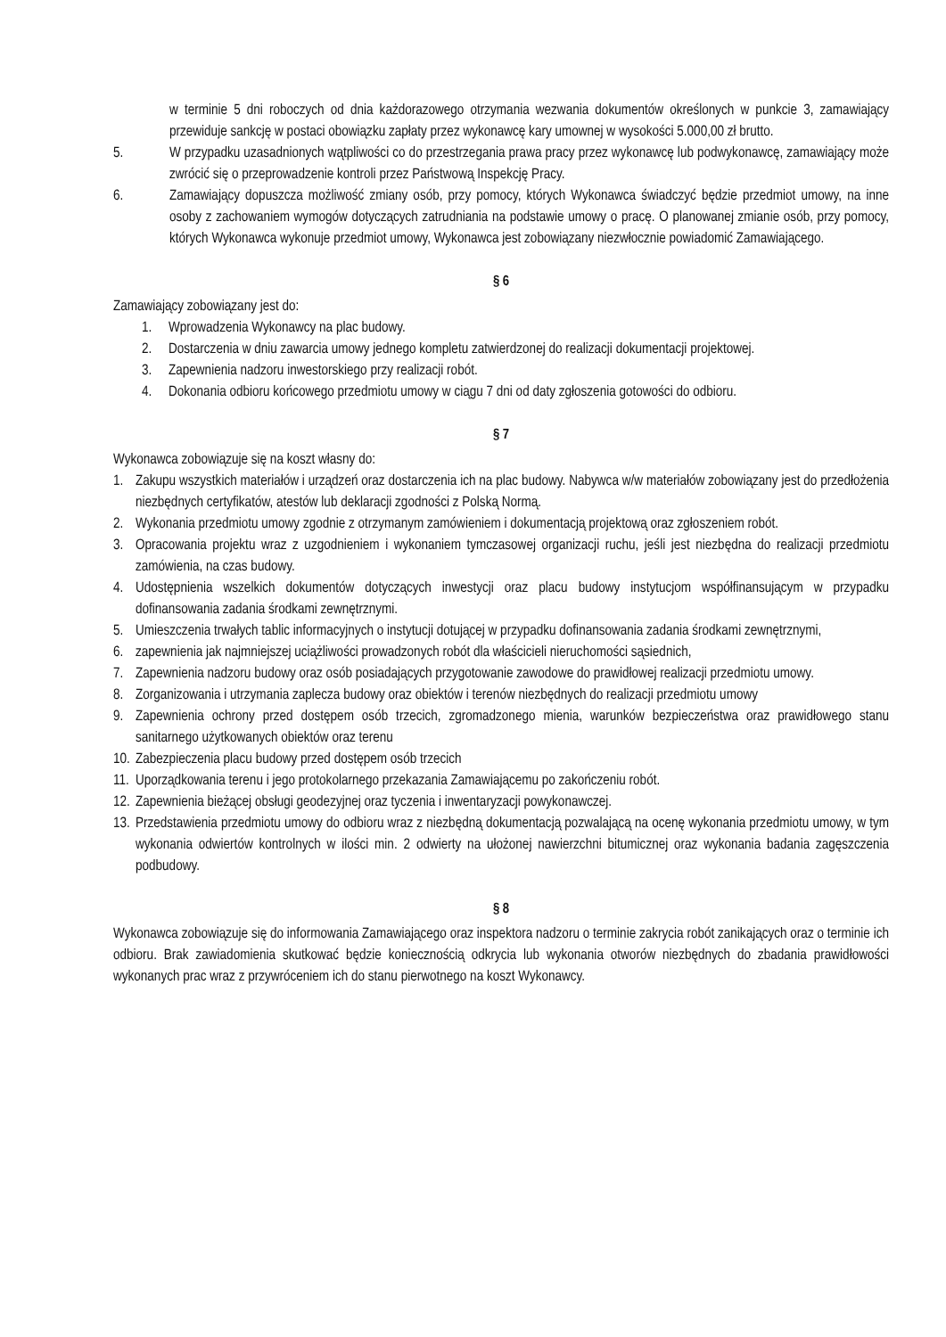w terminie 5 dni roboczych od dnia każdorazowego otrzymania wezwania dokumentów określonych w punkcie 3, zamawiający przewiduje sankcję w postaci obowiązku zapłaty przez wykonawcę kary umownej w wysokości 5.000,00 zł brutto.
5. W przypadku uzasadnionych wątpliwości co do przestrzegania prawa pracy przez wykonawcę lub podwykonawcę, zamawiający może zwrócić się o przeprowadzenie kontroli przez Państwową Inspekcję Pracy.
6. Zamawiający dopuszcza możliwość zmiany osób, przy pomocy, których Wykonawca świadczyć będzie przedmiot umowy, na inne osoby z zachowaniem wymogów dotyczących zatrudniania na podstawie umowy o pracę. O planowanej zmianie osób, przy pomocy, których Wykonawca wykonuje przedmiot umowy, Wykonawca jest zobowiązany niezwłocznie powiadomić Zamawiającego.
§ 6
Zamawiający zobowiązany jest do:
1. Wprowadzenia Wykonawcy na plac budowy.
2. Dostarczenia w dniu zawarcia umowy jednego kompletu zatwierdzonej do realizacji dokumentacji projektowej.
3. Zapewnienia nadzoru inwestorskiego przy realizacji robót.
4. Dokonania odbioru końcowego przedmiotu umowy w ciągu 7 dni od daty zgłoszenia gotowości do odbioru.
§ 7
Wykonawca zobowiązuje się na koszt własny do:
1. Zakupu wszystkich materiałów i urządzeń oraz dostarczenia ich na plac budowy. Nabywca w/w materiałów zobowiązany jest do przedłożenia niezbędnych certyfikatów, atestów lub deklaracji zgodności z Polską Normą.
2. Wykonania przedmiotu umowy zgodnie z otrzymanym zamówieniem i dokumentacją projektową oraz zgłoszeniem robót.
3. Opracowania projektu wraz z uzgodnieniem i wykonaniem tymczasowej organizacji ruchu, jeśli jest niezbędna do realizacji przedmiotu zamówienia, na czas budowy.
4. Udostępnienia wszelkich dokumentów dotyczących inwestycji oraz placu budowy instytucjom współfinansującym w przypadku dofinansowania zadania środkami zewnętrznymi.
5. Umieszczenia trwałych tablic informacyjnych o instytucji dotującej w przypadku dofinansowania zadania środkami zewnętrznymi,
6. zapewnienia jak najmniejszej uciążliwości prowadzonych robót dla właścicieli nieruchomości sąsiednich,
7. Zapewnienia nadzoru budowy oraz osób posiadających przygotowanie zawodowe do prawidłowej realizacji przedmiotu umowy.
8. Zorganizowania i utrzymania zaplecza budowy oraz obiektów i terenów niezbędnych do realizacji przedmiotu umowy
9. Zapewnienia ochrony przed dostępem osób trzecich, zgromadzonego mienia, warunków bezpieczeństwa oraz prawidłowego stanu sanitarnego użytkowanych obiektów oraz terenu
10. Zabezpieczenia placu budowy przed dostępem osób trzecich
11. Uporządkowania terenu i jego protokolarnego przekazania Zamawiającemu po zakończeniu robót.
12. Zapewnienia bieżącej obsługi geodezyjnej oraz tyczenia i inwentaryzacji powykonawczej.
13. Przedstawienia przedmiotu umowy do odbioru wraz z niezbędną dokumentacją pozwalającą na ocenę wykonania przedmiotu umowy, w tym wykonania odwiertów kontrolnych w ilości min. 2 odwierty na ułożonej nawierzchni bitumicznej oraz wykonania badania zagęszczenia podbudowy.
§ 8
Wykonawca zobowiązuje się do informowania Zamawiającego oraz inspektora nadzoru o terminie zakrycia robót zanikających oraz o terminie ich odbioru. Brak zawiadomienia skutkować będzie koniecznością odkrycia lub wykonania otworów niezbędnych do zbadania prawidłowości wykonanych prac wraz z przywróceniem ich do stanu pierwotnego na koszt Wykonawcy.